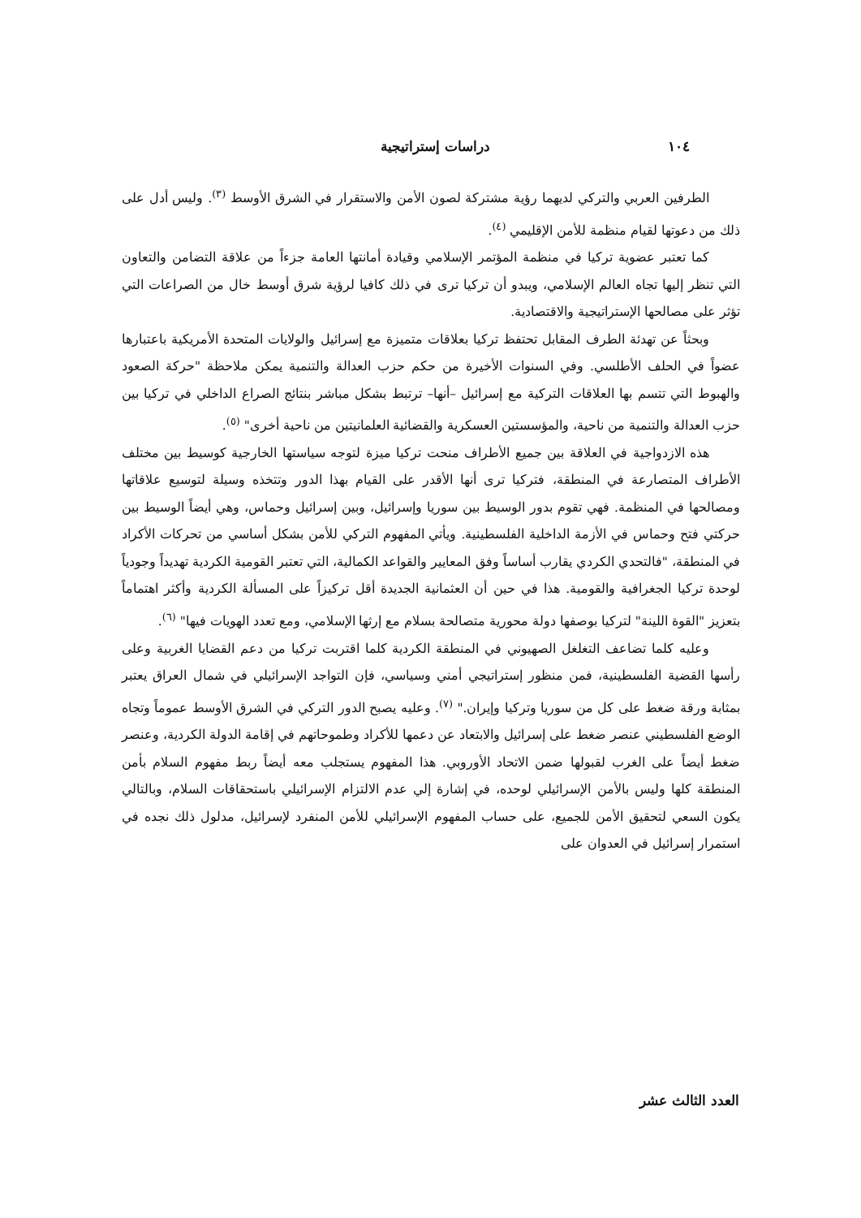١٠٤ دراسات إستراتيجية
الطرفين العربي والتركي لديهما رؤية مشتركة لصون الأمن والاستقرار في الشرق الأوسط <sup>(٣)</sup>. وليس أدل على ذلك من دعوتها لقيام منظمة للأمن الإقليمي <sup>(٤)</sup>.
كما تعتبر عضوية تركيا في منظمة المؤتمر الإسلامي وقيادة أمانتها العامة جزءاً من علاقة التضامن والتعاون التي تنظر إليها تجاه العالم الإسلامي، ويبدو أن تركيا ترى في ذلك كافيا لرؤية شرق أوسط خال من الصراعات التي تؤثر على مصالحها الإستراتيجية والاقتصادية.
وبحثاً عن تهدئة الطرف المقابل تحتفظ تركيا بعلاقات متميزة مع إسرائيل والولايات المتحدة الأمريكية باعتبارها عضواً في الحلف الأطلسي. وفي السنوات الأخيرة من حكم حزب العدالة والتنمية يمكن ملاحظة "حركة الصعود والهبوط التي تتسم بها العلاقات التركية مع إسرائيل –أنها– ترتبط بشكل مباشر بنتائج الصراع الداخلي في تركيا بين حزب العدالة والتنمية من ناحية، والمؤسستين العسكرية والقضائية العلمانيتين من ناحية أخرى" <sup>(٥)</sup>.
هذه الازدواجية في العلاقة بين جميع الأطراف منحت تركيا ميزة لتوجه سياستها الخارجية كوسيط بين مختلف الأطراف المتصارعة في المنطقة، فتركيا ترى أنها الأقدر على القيام بهذا الدور وتتخذه وسيلة لتوسيع علاقاتها ومصالحها في المنظمة. فهي تقوم بدور الوسيط بين سوريا وإسرائيل، وبين إسرائيل وحماس، وهي أيضاً الوسيط بين حركتي فتح وحماس في الأزمة الداخلية الفلسطينية. ويأتي المفهوم التركي للأمن بشكل أساسي من تحركات الأكراد في المنطقة، "فالتحدي الكردي يقارب أساساً وفق المعايير والقواعد الكمالية، التي تعتبر القومية الكردية تهديداً وجودياً لوحدة تركيا الجغرافية والقومية. هذا في حين أن العثمانية الجديدة أقل تركيزاً على المسألة الكردية وأكثر اهتماماً بتعزيز "القوة اللينة" لتركيا بوصفها دولة محورية متصالحة بسلام مع إرثها الإسلامي، ومع تعدد الهويات فيها" <sup>(٦)</sup>.
وعليه كلما تضاعف التغلغل الصهيوني في المنطقة الكردية كلما اقتربت تركيا من دعم القضايا الغربية وعلى رأسها القضية الفلسطينية، فمن منظور إستراتيجي أمني وسياسي، فإن التواجد الإسرائيلي في شمال العراق يعتبر بمثابة ورقة ضغط على كل من سوريا وتركيا وإيران." <sup>(٧)</sup>. وعليه يصبح الدور التركي في الشرق الأوسط عموماً وتجاه الوضع الفلسطيني عنصر ضغط على إسرائيل والابتعاد عن دعمها للأكراد وطموحاتهم في إقامة الدولة الكردية، وعنصر ضغط أيضاً على الغرب لقبولها ضمن الاتحاد الأوروبي. هذا المفهوم يستجلب معه أيضاً ربط مفهوم السلام بأمن المنطقة كلها وليس بالأمن الإسرائيلي لوحده، في إشارة إلي عدم الالتزام الإسرائيلي باستحقاقات السلام، وبالتالي يكون السعي لتحقيق الأمن للجميع، على حساب المفهوم الإسرائيلي للأمن المنفرد لإسرائيل، مدلول ذلك نجده في استمرار إسرائيل في العدوان على
العدد الثالث عشر